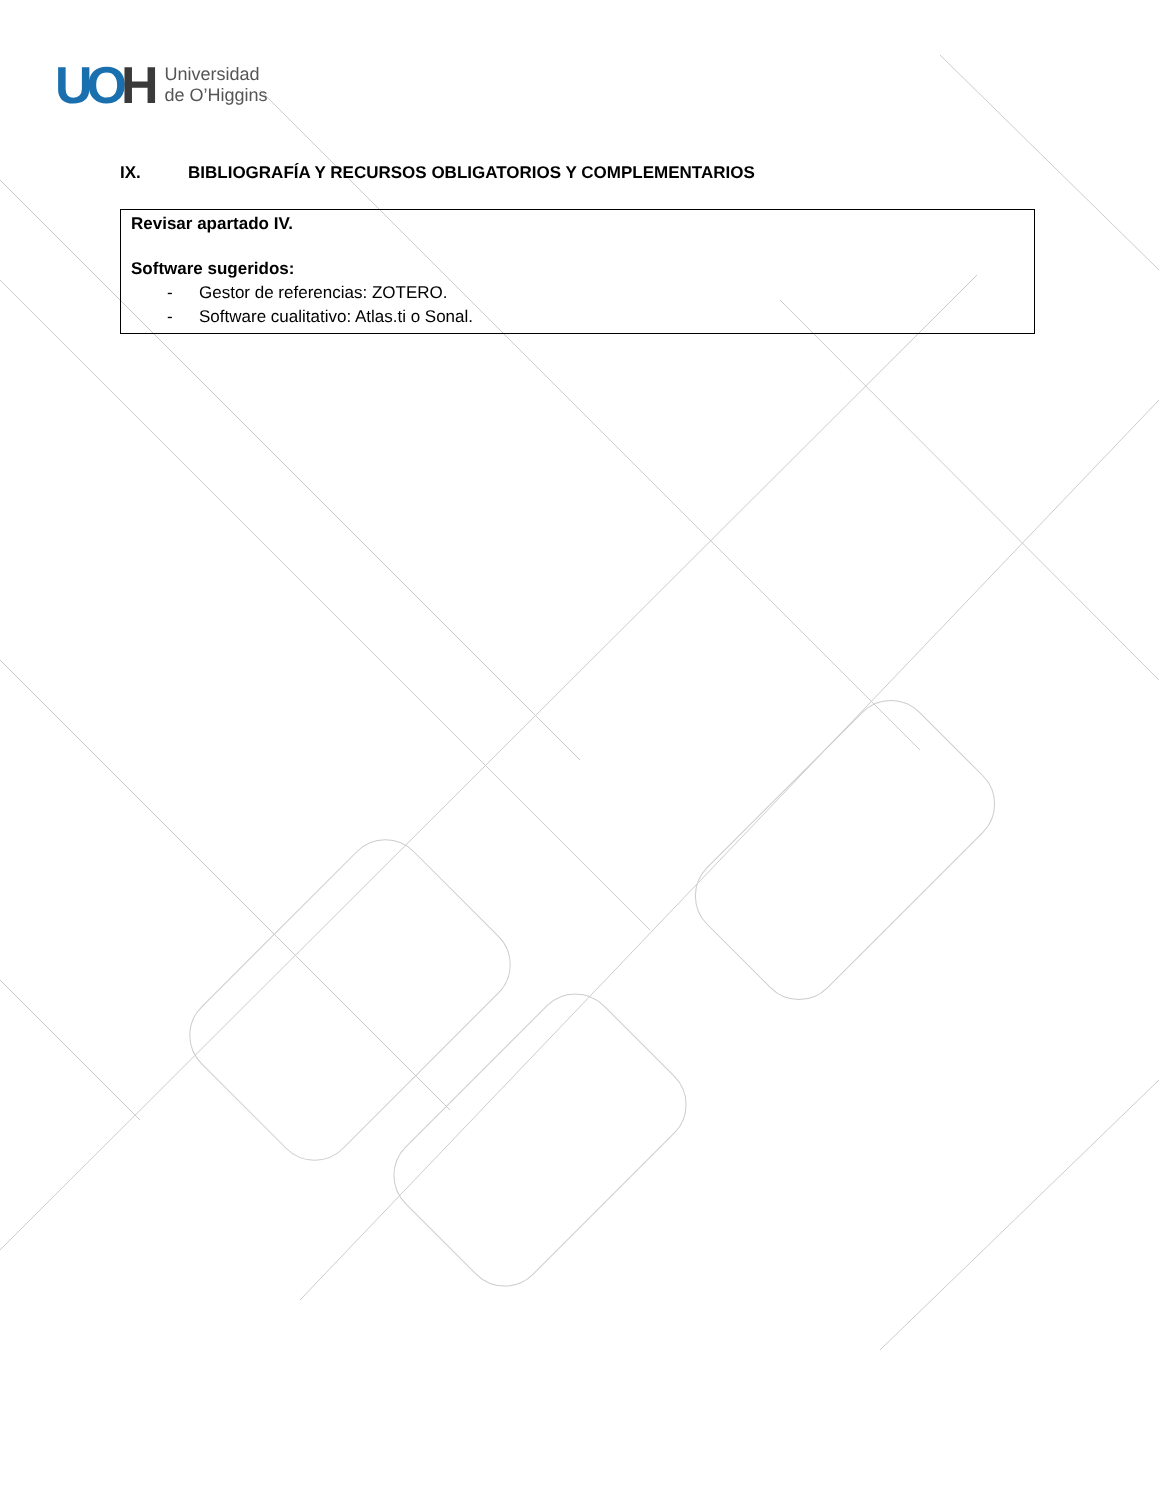UOH
Universidad
de O’Higgins
IX. BIBLIOGRAFÍA Y RECURSOS OBLIGATORIOS Y COMPLEMENTARIOS
Revisar apartado IV.
Software sugeridos:
- Gestor de referencias: ZOTERO.
- Software cualitativo: Atlas.ti o Sonal.